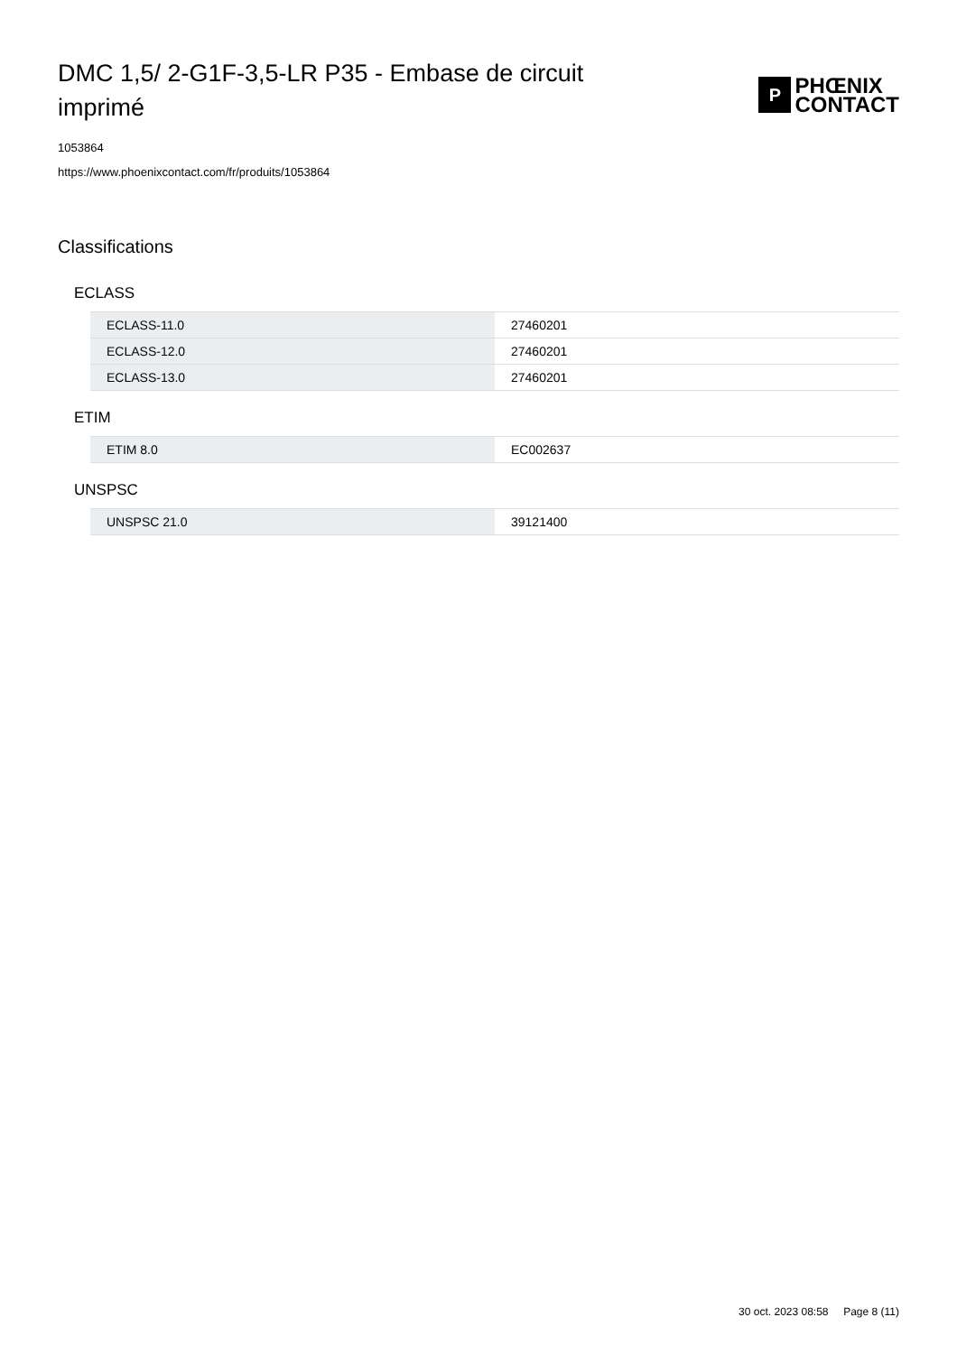DMC 1,5/ 2-G1F-3,5-LR P35 - Embase de circuit imprimé
P
PHŒNIX
CONTACT
1053864
https://www.phoenixcontact.com/fr/produits/1053864
Classifications
ECLASS
| ECLASS-11.0 | 27460201 |
| ECLASS-12.0 | 27460201 |
| ECLASS-13.0 | 27460201 |
ETIM
| ETIM 8.0 | EC002637 |
UNSPSC
| UNSPSC 21.0 | 39121400 |
30 oct. 2023 08:58 Page 8 (11)